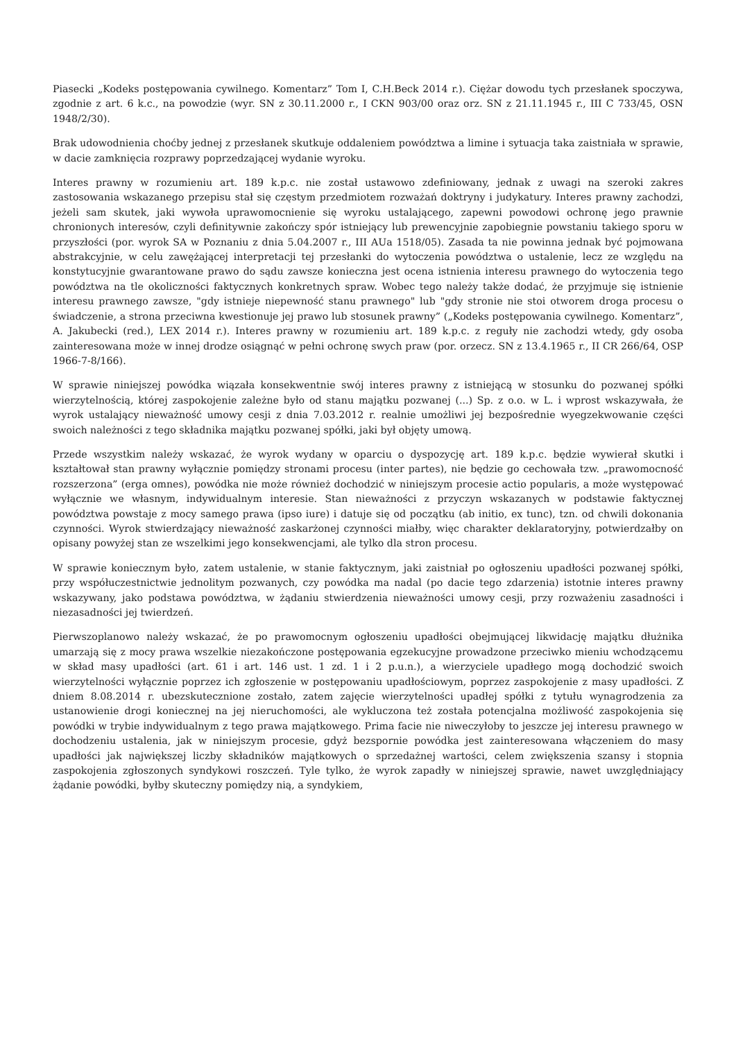Piasecki „Kodeks postępowania cywilnego. Komentarz” Tom I, C.H.Beck 2014 r.). Ciężar dowodu tych przesłanek spoczywa, zgodnie z art. 6 k.c., na powodzie (wyr. SN z 30.11.2000 r., I CKN 903/00 oraz orz. SN z 21.11.1945 r., III C 733/45, OSN 1948/2/30).
Brak udowodnienia choćby jednej z przesłanek skutkuje oddaleniem powództwa a limine i sytuacja taka zaistniała w sprawie, w dacie zamknięcia rozprawy poprzedzającej wydanie wyroku.
Interes prawny w rozumieniu art. 189 k.p.c. nie został ustawowo zdefiniowany, jednak z uwagi na szeroki zakres zastosowania wskazanego przepisu stał się częstym przedmiotem rozważań doktryny i judykatury. Interes prawny zachodzi, jeżeli sam skutek, jaki wywoła uprawomocnienie się wyroku ustalającego, zapewni powodowi ochronę jego prawnie chronionych interesów, czyli definitywnie zakończy spór istniejący lub prewencyjnie zapobiegnie powstaniu takiego sporu w przyszłości (por. wyrok SA w Poznaniu z dnia 5.04.2007 r., III AUa 1518/05). Zasada ta nie powinna jednak być pojmowana abstrakcyjnie, w celu zawężającej interpretacji tej przesłanki do wytoczenia powództwa o ustalenie, lecz ze względu na konstytucyjnie gwarantowane prawo do sądu zawsze konieczna jest ocena istnienia interesu prawnego do wytoczenia tego powództwa na tle okoliczności faktycznych konkretnych spraw. Wobec tego należy także dodać, że przyjmuje się istnienie interesu prawnego zawsze, "gdy istnieje niepewność stanu prawnego" lub "gdy stronie nie stoi otworem droga procesu o świadczenie, a strona przeciwna kwestionuje jej prawo lub stosunek prawny” („Kodeks postępowania cywilnego. Komentarz”, A. Jakubecki (red.), LEX 2014 r.). Interes prawny w rozumieniu art. 189 k.p.c. z reguły nie zachodzi wtedy, gdy osoba zainteresowana może w innej drodze osiągnąć w pełni ochronę swych praw (por. orzecz. SN z 13.4.1965 r., II CR 266/64, OSP 1966-7-8/166).
W sprawie niniejszej powódka wiązała konsekwentnie swój interes prawny z istniejącą w stosunku do pozwanej spółki wierzytelnością, której zaspokojenie zależne było od stanu majątku pozwanej (...) Sp. z o.o. w L. i wprost wskazywała, że wyrok ustalający nieważność umowy cesji z dnia 7.03.2012 r. realnie umożliwi jej bezpośrednie wyegzekwowanie części swoich należności z tego składnika majątku pozwanej spółki, jaki był objęty umową.
Przede wszystkim należy wskazać, że wyrok wydany w oparciu o dyspozycję art. 189 k.p.c. będzie wywierał skutki i kształtował stan prawny wyłącznie pomiędzy stronami procesu (inter partes), nie będzie go cechowała tzw. „prawomocność rozszerzona” (erga omnes), powódka nie może również dochodzić w niniejszym procesie actio popularis, a może występować wyłącznie we własnym, indywidualnym interesie. Stan nieważności z przyczyn wskazanych w podstawie faktycznej powództwa powstaje z mocy samego prawa (ipso iure) i datuje się od początku (ab initio, ex tunc), tzn. od chwili dokonania czynności. Wyrok stwierdzający nieważność zaskarżonej czynności miałby, więc charakter deklaratoryjny, potwierdzałby on opisany powyżej stan ze wszelkimi jego konsekwencjami, ale tylko dla stron procesu.
W sprawie koniecznym było, zatem ustalenie, w stanie faktycznym, jaki zaistniał po ogłoszeniu upadłości pozwanej spółki, przy współuczestnictwie jednolitym pozwanych, czy powódka ma nadal (po dacie tego zdarzenia) istotnie interes prawny wskazywany, jako podstawa powództwa, w żądaniu stwierdzenia nieważności umowy cesji, przy rozważeniu zasadności i niezasadności jej twierdzeń.
Pierwszoplanowo należy wskazać, że po prawomocnym ogłoszeniu upadłości obejmującej likwidację majątku dłużnika umarzają się z mocy prawa wszelkie niezakończone postępowania egzekucyjne prowadzone przeciwko mieniu wchodzącemu w skład masy upadłości (art. 61 i art. 146 ust. 1 zd. 1 i 2 p.u.n.), a wierzyciele upadłego mogą dochodzić swoich wierzytelności wyłącznie poprzez ich zgłoszenie w postępowaniu upadłościowym, poprzez zaspokojenie z masy upadłości. Z dniem 8.08.2014 r. ubezskutecznione zostało, zatem zajęcie wierzytelności upadłej spółki z tytułu wynagrodzenia za ustanowienie drogi koniecznej na jej nieruchomości, ale wykluczona też została potencjalna możliwość zaspokojenia się powódki w trybie indywidualnym z tego prawa majątkowego. Prima facie nie niweczyłoby to jeszcze jej interesu prawnego w dochodzeniu ustalenia, jak w niniejszym procesie, gdyż bezspornie powódka jest zainteresowana włączeniem do masy upadłości jak największej liczby składników majątkowych o sprzedażnej wartości, celem zwiększenia szansy i stopnia zaspokojenia zgłoszonych syndykowi roszczeń. Tyle tylko, że wyrok zapadły w niniejszej sprawie, nawet uwzględniający żądanie powódki, byłby skuteczny pomiędzy nią, a syndykiem,